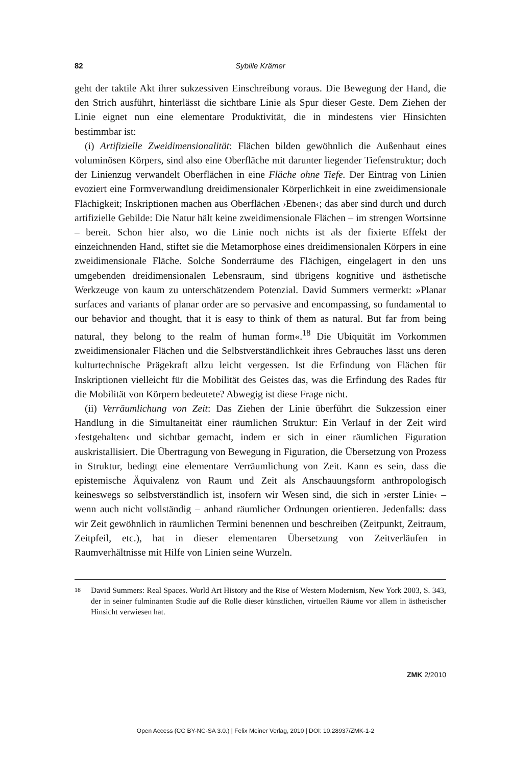82 Sybille Krämer
geht der taktile Akt ihrer sukzessiven Einschreibung voraus. Die Bewegung der Hand, die den Strich ausführt, hinterlässt die sichtbare Linie als Spur dieser Geste. Dem Ziehen der Linie eignet nun eine elementare Produktivität, die in mindestens vier Hinsichten bestimmbar ist:
(i) Artifizielle Zweidimensionalität: Flächen bilden gewöhnlich die Außenhaut eines voluminösen Körpers, sind also eine Oberfläche mit darunter liegender Tiefenstruktur; doch der Linienzug verwandelt Oberflächen in eine Fläche ohne Tiefe. Der Eintrag von Linien evoziert eine Formverwandlung dreidimensionaler Körperlichkeit in eine zweidimensionale Flächigkeit; Inskriptionen machen aus Oberflächen ›Ebenen‹; das aber sind durch und durch artifizielle Gebilde: Die Natur hält keine zweidimensionale Flächen – im strengen Wortsinne – bereit. Schon hier also, wo die Linie noch nichts ist als der fixierte Effekt der einzeichnenden Hand, stiftet sie die Metamorphose eines dreidimensionalen Körpers in eine zweidimensionale Fläche. Solche Sonderräume des Flächigen, eingelagert in den uns umgebenden dreidimensionalen Lebensraum, sind übrigens kognitive und ästhetische Werkzeuge von kaum zu unterschätzendem Potenzial. David Summers vermerkt: »Planar surfaces and variants of planar order are so pervasive and encompassing, so fundamental to our behavior and thought, that it is easy to think of them as natural. But far from being natural, they belong to the realm of human form«.<sup>18</sup> Die Ubiquität im Vorkommen zweidimensionaler Flächen und die Selbstverständlichkeit ihres Gebrauches lässt uns deren kulturtechnische Prägekraft allzu leicht vergessen. Ist die Erfindung von Flächen für Inskriptionen vielleicht für die Mobilität des Geistes das, was die Erfindung des Rades für die Mobilität von Körpern bedeutete? Abwegig ist diese Frage nicht.
(ii) Verräumlichung von Zeit: Das Ziehen der Linie überführt die Sukzession einer Handlung in die Simultaneität einer räumlichen Struktur: Ein Verlauf in der Zeit wird ›festgehalten‹ und sichtbar gemacht, indem er sich in einer räumlichen Figuration auskristallisiert. Die Übertragung von Bewegung in Figuration, die Übersetzung von Prozess in Struktur, bedingt eine elementare Verräumlichung von Zeit. Kann es sein, dass die epistemische Äquivalenz von Raum und Zeit als Anschauungsform anthropologisch keineswegs so selbstverständlich ist, insofern wir Wesen sind, die sich in ›erster Linie‹ – wenn auch nicht vollständig – anhand räumlicher Ordnungen orientieren. Jedenfalls: dass wir Zeit gewöhnlich in räumlichen Termini benennen und beschreiben (Zeitpunkt, Zeitraum, Zeitpfeil, etc.), hat in dieser elementaren Übersetzung von Zeitverläufen in Raumverhältnisse mit Hilfe von Linien seine Wurzeln.
18
David Summers: Real Spaces. World Art History and the Rise of Western Modernism, New York 2003, S. 343, der in seiner fulminanten Studie auf die Rolle dieser künstlichen, virtuellen Räume vor allem in ästhetischer Hinsicht verwiesen hat.
ZMK 2/2010
Open Access (CC BY-NC-SA 3.0.) | Felix Meiner Verlag, 2010 | DOI: 10.28937/ZMK-1-2